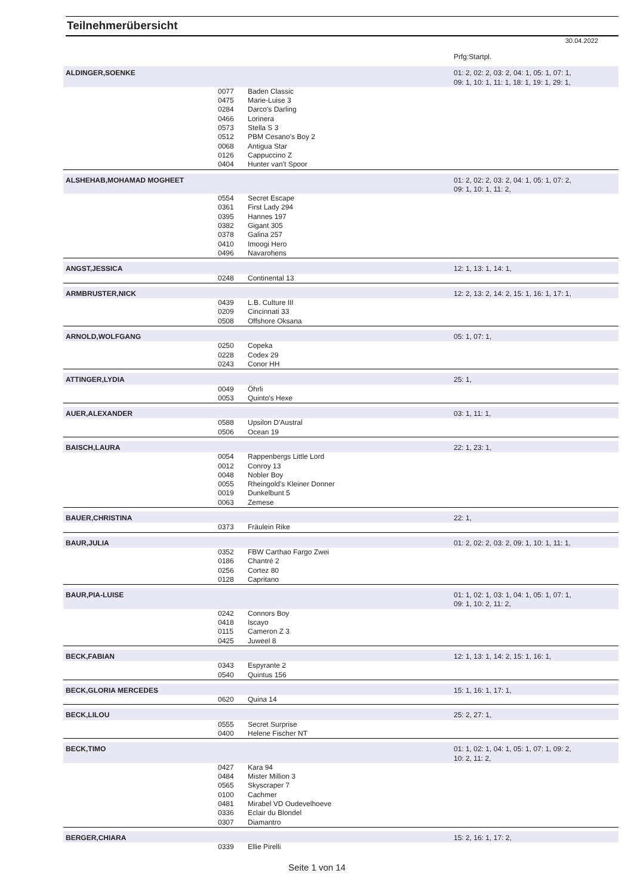Teilnehmerübersicht
30.04.2022
| | | | Prfg:Startpl. |
| ALDINGER,SOENKE | | | 01: 2, 02: 2, 03: 2, 04: 1, 05: 1, 07: 1, 09: 1, 10: 1, 11: 1, 18: 1, 19: 1, 29: 1, |
| | 0077 0475 0284 0466 0573 0512 0068 0126 0404 | Baden Classic Marie-Luise 3 Darco's Darling Lorinera Stella S 3 PBM Cesano's Boy 2 Antigua Star Cappuccino Z Hunter van't Spoor | |
| ALSHEHAB,MOHAMAD MOGHEET | | | 01: 2, 02: 2, 03: 2, 04: 1, 05: 1, 07: 2, 09: 1, 10: 1, 11: 2, |
| | 0554 0361 0395 0382 0378 0410 0496 | Secret Escape First Lady 294 Hannes 197 Gigant 305 Galina 257 Imoogi Hero Navarohens | |
| ANGST,JESSICA | | | 12: 1, 13: 1, 14: 1, |
| | 0248 | Continental 13 | |
| ARMBRUSTER,NICK | | | 12: 2, 13: 2, 14: 2, 15: 1, 16: 1, 17: 1, |
| | 0439 0209 0508 | L.B. Culture III Cincinnati 33 Offshore Oksana | |
| ARNOLD,WOLFGANG | | | 05: 1, 07: 1, |
| | 0250 0228 0243 | Copeka Codex 29 Conor HH | |
| ATTINGER,LYDIA | | | 25: 1, |
| | 0049 0053 | Öhrli Quinto's Hexe | |
| AUER,ALEXANDER | | | 03: 1, 11: 1, |
| | 0588 0506 | Upsilon D'Austral Ocean 19 | |
| BAISCH,LAURA | | | 22: 1, 23: 1, |
| | 0054 0012 0048 0055 0019 0063 | Rappenbergs Little Lord Conroy 13 Nobler Boy Rheingold's Kleiner Donner Dunkelbunt 5 Zemese | |
| BAUER,CHRISTINA | | | 22: 1, |
| | 0373 | Fräulein Rike | |
| BAUR,JULIA | | | 01: 2, 02: 2, 03: 2, 09: 1, 10: 1, 11: 1, |
| | 0352 0186 0256 0128 | FBW Carthao Fargo Zwei Chantré 2 Cortez 80 Capritano | |
| BAUR,PIA-LUISE | | | 01: 1, 02: 1, 03: 1, 04: 1, 05: 1, 07: 1, 09: 1, 10: 2, 11: 2, |
| | 0242 0418 0115 0425 | Connors Boy Iscayo Cameron Z 3 Juweel 8 | |
| BECK,FABIAN | | | 12: 1, 13: 1, 14: 2, 15: 1, 16: 1, |
| | 0343 0540 | Espyrante 2 Quintus 156 | |
| BECK,GLORIA MERCEDES | | | 15: 1, 16: 1, 17: 1, |
| | 0620 | Quina 14 | |
| BECK,LILOU | | | 25: 2, 27: 1, |
| | 0555 0400 | Secret Surprise Helene Fischer NT | |
| BECK,TIMO | | | 01: 1, 02: 1, 04: 1, 05: 1, 07: 1, 09: 2, 10: 2, 11: 2, |
| | 0427 0484 0565 0100 0481 0336 0307 | Kara 94 Mister Million 3 Skyscraper 7 Cachmer Mirabel VD Oudevelhoeve Eclair du Blondel Diamantro | |
| BERGER,CHIARA | | | 15: 2, 16: 1, 17: 2, |
| | 0339 | Ellie Pirelli | |
Seite 1 von 14